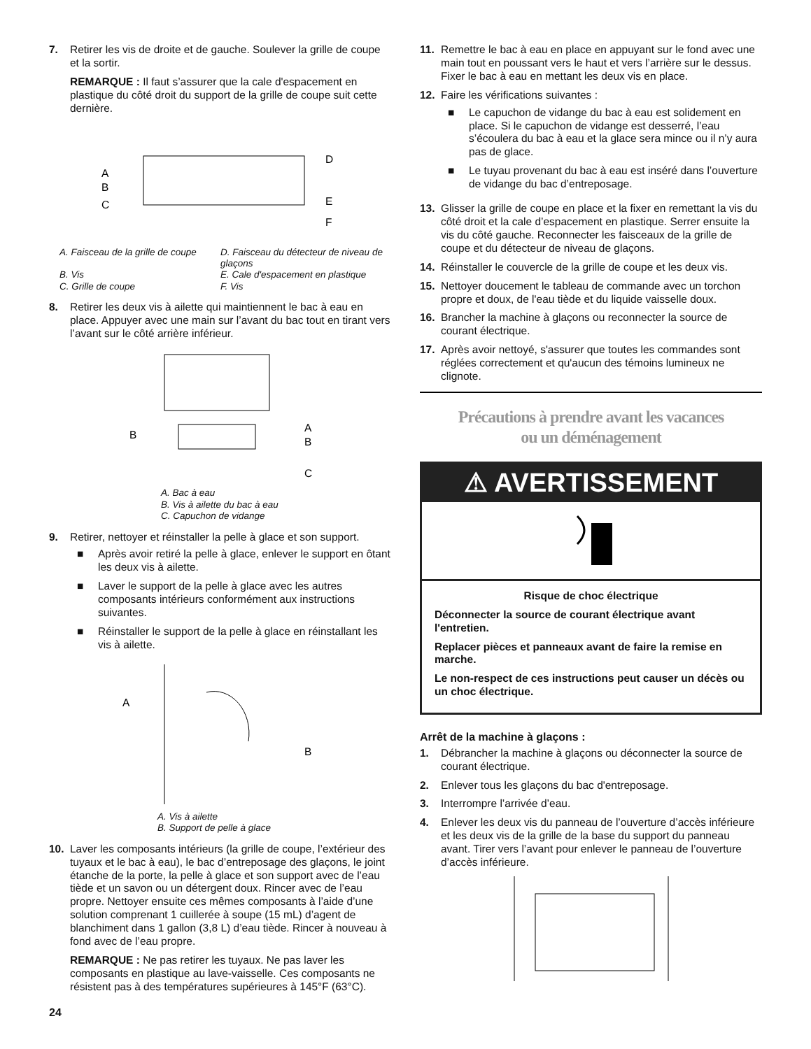7. Retirer les vis de droite et de gauche. Soulever la grille de coupe et la sortir.
REMARQUE : Il faut s’assurer que la cale d'espacement en plastique du côté droit du support de la grille de coupe suit cette dernière.
A
B
C
D
E
F
A. Faisceau de la grille de coupe
D. Faisceau du détecteur de niveau de glaçons
B. Vis
E. Cale d'espacement en plastique
C. Grille de coupe
F. Vis
8. Retirer les deux vis à ailette qui maintiennent le bac à eau en place. Appuyer avec une main sur l’avant du bac tout en tirant vers l’avant sur le côté arrière inférieur.
B
A
B
C
A. Bac à eau
B. Vis à ailette du bac à eau
C. Capuchon de vidange
9. Retirer, nettoyer et réinstaller la pelle à glace et son support.
■ Après avoir retiré la pelle à glace, enlever le support en ôtant les deux vis à ailette.
■ Laver le support de la pelle à glace avec les autres composants intérieurs conformément aux instructions suivantes.
■ Réinstaller le support de la pelle à glace en réinstallant les vis à ailette.
A
B
A. Vis à ailette
B. Support de pelle à glace
10. Laver les composants intérieurs (la grille de coupe, l’extérieur des tuyaux et le bac à eau), le bac d’entreposage des glaçons, le joint étanche de la porte, la pelle à glace et son support avec de l’eau tiède et un savon ou un détergent doux. Rincer avec de l’eau propre. Nettoyer ensuite ces mêmes composants à l’aide d’une solution comprenant 1 cuillerée à soupe (15 mL) d’agent de blanchiment dans 1 gallon (3,8 L) d’eau tiède. Rincer à nouveau à fond avec de l’eau propre.
REMARQUE : Ne pas retirer les tuyaux. Ne pas laver les composants en plastique au lave-vaisselle. Ces composants ne résistent pas à des températures supérieures à 145°F (63°C).
11. Remettre le bac à eau en place en appuyant sur le fond avec une main tout en poussant vers le haut et vers l’arrière sur le dessus. Fixer le bac à eau en mettant les deux vis en place.
12. Faire les vérifications suivantes :
■ Le capuchon de vidange du bac à eau est solidement en place. Si le capuchon de vidange est desserré, l’eau s’écoulera du bac à eau et la glace sera mince ou il n’y aura pas de glace.
■ Le tuyau provenant du bac à eau est inséré dans l’ouverture de vidange du bac d’entreposage.
13. Glisser la grille de coupe en place et la fixer en remettant la vis du côté droit et la cale d’espacement en plastique. Serrer ensuite la vis du côté gauche. Reconnecter les faisceaux de la grille de coupe et du détecteur de niveau de glaçons.
14. Réinstaller le couvercle de la grille de coupe et les deux vis.
15. Nettoyer doucement le tableau de commande avec un torchon propre et doux, de l'eau tiède et du liquide vaisselle doux.
16. Brancher la machine à glaçons ou reconnecter la source de courant électrique.
17. Après avoir nettoyé, s'assurer que toutes les commandes sont réglées correctement et qu'aucun des témoins lumineux ne clignote.
Précautions à prendre avant les vacances
ou un déménagement
⚠ AVERTISSEMENT
Risque de choc électrique
Déconnecter la source de courant électrique avant l'entretien.
Replacer pièces et panneaux avant de faire la remise en marche.
Le non-respect de ces instructions peut causer un décès ou un choc électrique.
Arrêt de la machine à glaçons :
1. Débrancher la machine à glaçons ou déconnecter la source de courant électrique.
2. Enlever tous les glaçons du bac d'entreposage.
3. Interrompre l’arrivée d’eau.
4. Enlever les deux vis du panneau de l’ouverture d’accès inférieure et les deux vis de la grille de la base du support du panneau avant. Tirer vers l’avant pour enlever le panneau de l’ouverture d’accès inférieure.
24